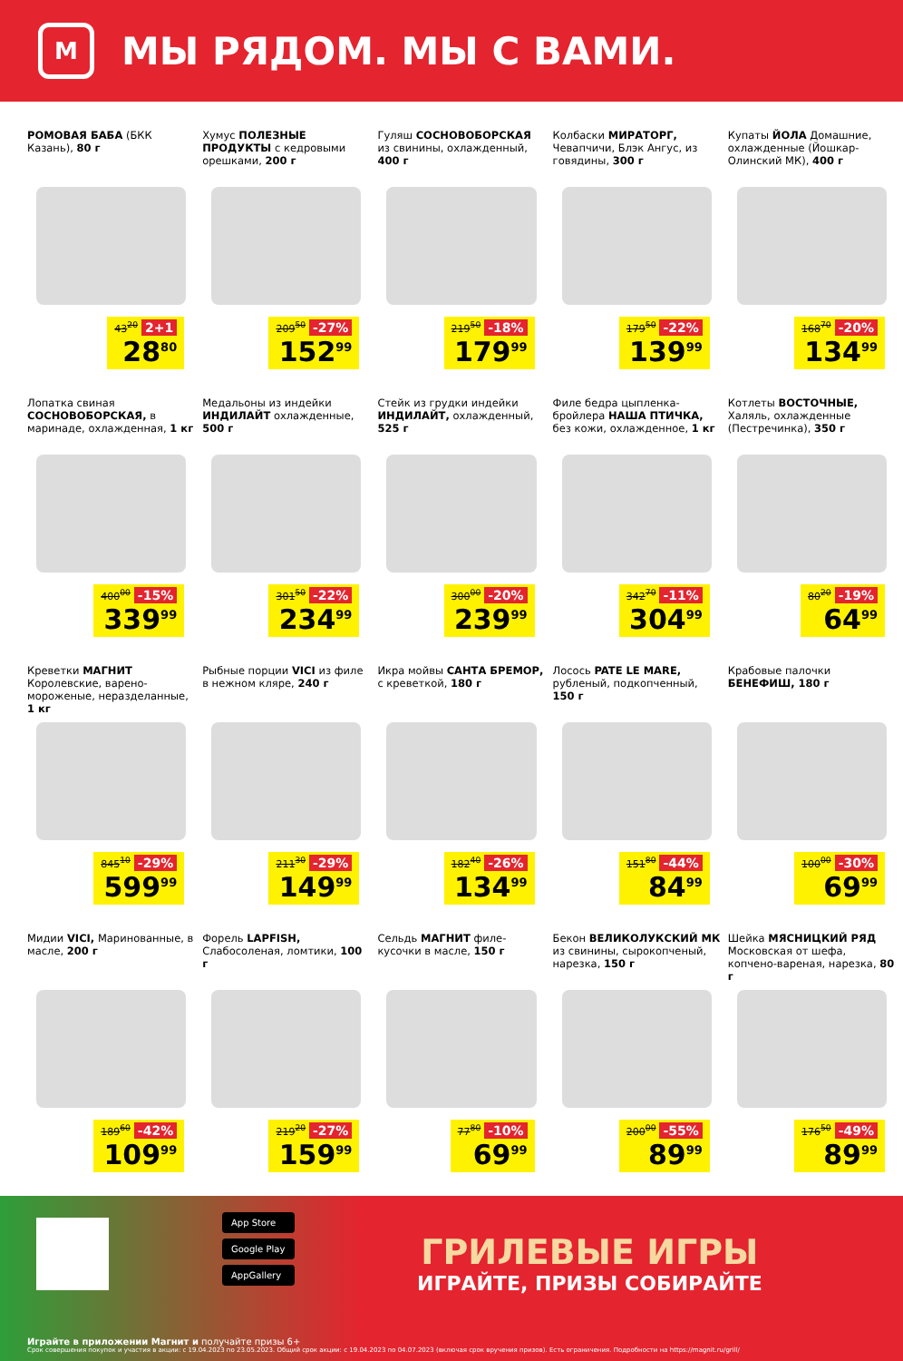М
МЫ РЯДОМ. МЫ С ВАМИ.
РОМОВАЯ БАБА (БКК Казань), 80 г
43<sup>20</sup> 2+1
28<sup>80</sup>
Хумус ПОЛЕЗНЫЕ ПРОДУКТЫ с кедровыми орешками, 200 г
209<sup>50</sup> -27%
152<sup>99</sup>
Гуляш СОСНОВОБОРСКАЯ из свинины, охлажденный, 400 г
219<sup>50</sup> -18%
179<sup>99</sup>
Колбаски МИРАТОРГ, Чевапчичи, Блэк Ангус, из говядины, 300 г
179<sup>50</sup> -22%
139<sup>99</sup>
Купаты ЙОЛА Домашние, охлажденные (Йошкар-Олинский МК), 400 г
168<sup>70</sup> -20%
134<sup>99</sup>
Лопатка свиная СОСНОВОБОРСКАЯ, в маринаде, охлажденная, 1 кг
400<sup>00</sup> -15%
339<sup>99</sup>
Медальоны из индейки ИНДИЛАЙТ охлажденные, 500 г
301<sup>50</sup> -22%
234<sup>99</sup>
Стейк из грудки индейки ИНДИЛАЙТ, охлажденный, 525 г
300<sup>00</sup> -20%
239<sup>99</sup>
Филе бедра цыпленка-бройлера НАША ПТИЧКА, без кожи, охлажденное, 1 кг
342<sup>70</sup> -11%
304<sup>99</sup>
Котлеты ВОСТОЧНЫЕ, Халяль, охлажденные (Пестречинка), 350 г
80<sup>20</sup> -19%
64<sup>99</sup>
Креветки МАГНИТ Королевские, варено-мороженые, неразделанные, 1 кг
845<sup>10</sup> -29%
599<sup>99</sup>
Рыбные порции VICI из филе в нежном кляре, 240 г
211<sup>30</sup> -29%
149<sup>99</sup>
Икра мойвы САНТА БРЕМОР, с креветкой, 180 г
182<sup>40</sup> -26%
134<sup>99</sup>
Лосось PATE LE MARE, рубленый, подкопченный, 150 г
151<sup>80</sup> -44%
84<sup>99</sup>
Крабовые палочки БЕНЕФИШ, 180 г
100<sup>00</sup> -30%
69<sup>99</sup>
Мидии VICI, Маринованные, в масле, 200 г
189<sup>60</sup> -42%
109<sup>99</sup>
Форель LAPFISH, Слабосоленая, ломтики, 100 г
219<sup>20</sup> -27%
159<sup>99</sup>
Сельдь МАГНИТ филе-кусочки в масле, 150 г
77<sup>80</sup> -10%
69<sup>99</sup>
Бекон ВЕЛИКОЛУКСКИЙ МК из свинины, сырокопченый, нарезка, 150 г
200<sup>00</sup> -55%
89<sup>99</sup>
Шейка МЯСНИЦКИЙ РЯД Московская от шефа, копчено-вареная, нарезка, 80 г
176<sup>50</sup> -49%
89<sup>99</sup>
App Store
Google Play
AppGallery
ГРИЛЕВЫЕ ИГРЫ
ИГРАЙТЕ, ПРИЗЫ СОБИРАЙТЕ
Играйте в приложении Магнит и получайте призы 6+
Срок совершения покупок и участия в акции: с 19.04.2023 по 23.05.2023. Общий срок акции: с 19.04.2023 по 04.07.2023 (включая срок вручения призов). Есть ограничения. Подробности на https://magnit.ru/grill/